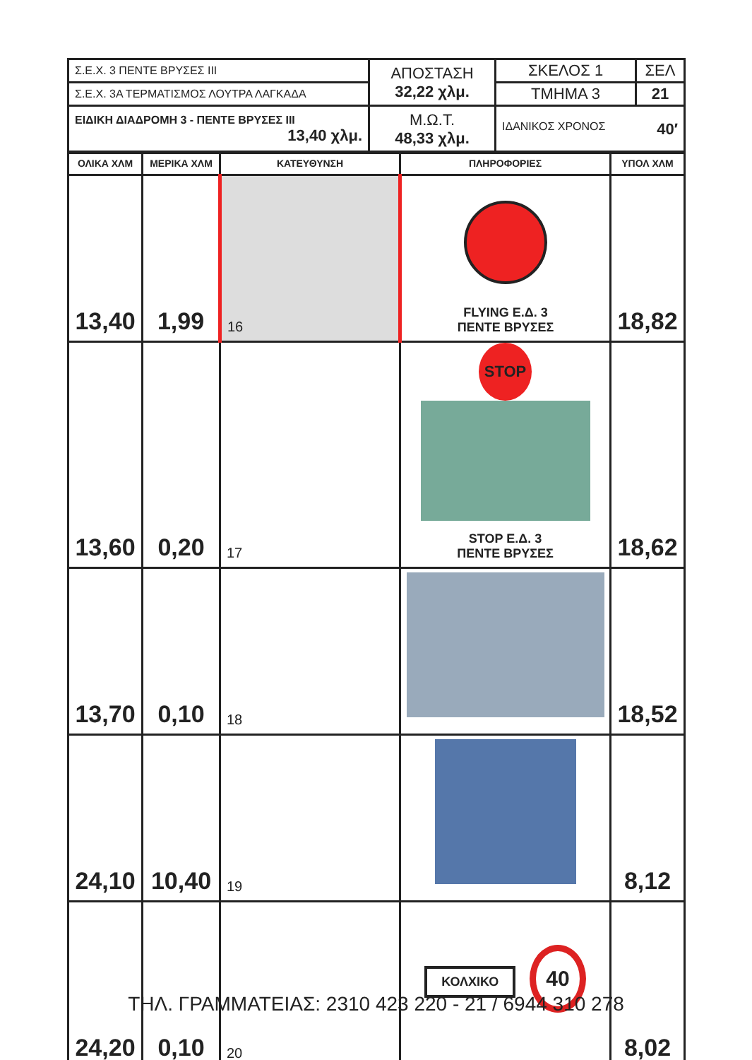| Σ.Ε.Χ. 3 ΠΕΝΤΕ ΒΡΥΣΕΣ ΙΙΙ | ΑΠΟΣΤΑΣΗ 32,22 χλμ. | ΣΚΕΛΟΣ 1 | ΣΕΛ |
| Σ.Ε.Χ. 3Α ΤΕΡΜΑΤΙΣΜΟΣ ΛΟΥΤΡΑ ΛΑΓΚΑΔΑ | | ΤΜΗΜΑ 3 | 21 |
| ΕΙΔΙΚΗ ΔΙΑΔΡΟΜΗ 3 - ΠΕΝΤΕ ΒΡΥΣΕΣ ΙΙΙ 13,40 χλμ. | Μ.Ω.Τ. 48,33 χλμ. | ΙΔΑΝΙΚΟΣ ΧΡΟΝΟΣ 40′ | |
| ΟΛΙΚΑ ΧΛΜ | ΜΕΡΙΚΑ ΧΛΜ | ΚΑΤΕΥΘΥΝΣΗ | ΠΛΗΡΟΦΟΡΙΕΣ | ΥΠΟΛ ΧΛΜ |
| --- | --- | --- | --- | --- |
| 13,40 | 1,99 | 16 | FLYING Ε.Δ. 3 ΠΕΝΤΕ ΒΡΥΣΕΣ | 18,82 |
| 13,60 | 0,20 | 17 | STOP STOP Ε.Δ. 3 ΠΕΝΤΕ ΒΡΥΣΕΣ | 18,62 |
| 13,70 | 0,10 | 18 | | 18,52 |
| 24,10 | 10,40 | 19 | | 8,12 |
| 24,20 | 0,10 | 20 | ΚΟΛΧΙΚΟ 40 | 8,02 |
ΤΗΛ. ΓΡΑΜΜΑΤΕΙΑΣ: 2310 423 220 - 21 / 6944 310 278